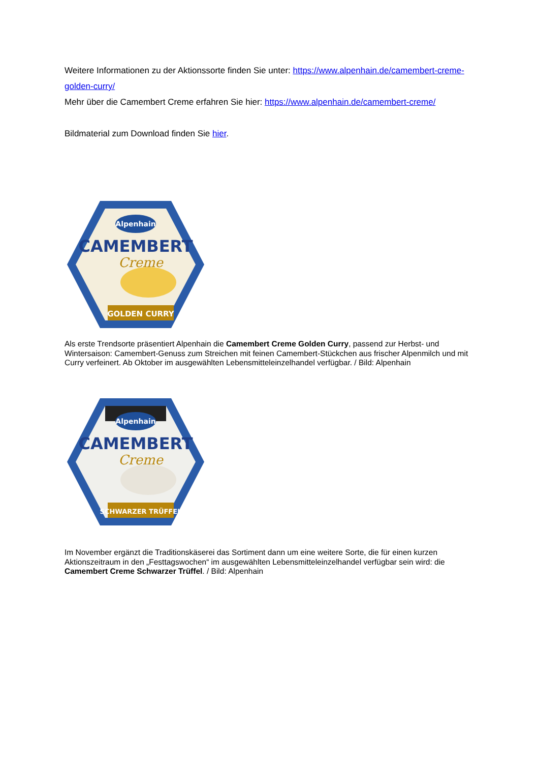Weitere Informationen zu der Aktionssorte finden Sie unter: https://www.alpenhain.de/camembert-creme-golden-curry/
Mehr über die Camembert Creme erfahren Sie hier: https://www.alpenhain.de/camembert-creme/
Bildmaterial zum Download finden Sie hier.
Alpenhain
CAMEMBERT
Creme
GOLDEN CURRY
Als erste Trendsorte präsentiert Alpenhain die Camembert Creme Golden Curry, passend zur Herbst- und Wintersaison: Camembert-Genuss zum Streichen mit feinen Camembert-Stückchen aus frischer Alpenmilch und mit Curry verfeinert. Ab Oktober im ausgewählten Lebensmitteleinzelhandel verfügbar. / Bild: Alpenhain
Alpenhain
CAMEMBERT
Creme
SCHWARZER TRÜFFEL
Im November ergänzt die Traditionskäserei das Sortiment dann um eine weitere Sorte, die für einen kurzen Aktionszeitraum in den „Festtagswochen“ im ausgewählten Lebensmitteleinzelhandel verfügbar sein wird: die Camembert Creme Schwarzer Trüffel. / Bild: Alpenhain